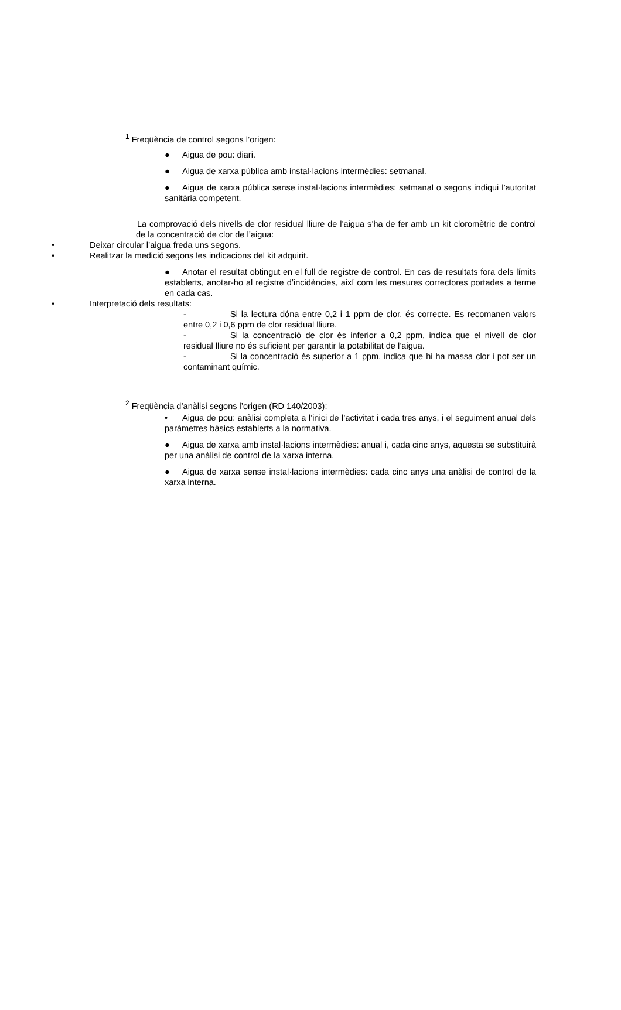<sup>1</sup> Freqüència de control segons l’origen:
● Aigua de pou: diari.
● Aigua de xarxa pública amb instal·lacions intermèdies: setmanal.
● Aigua de xarxa pública sense instal·lacions intermèdies: setmanal o segons indiqui l’autoritat sanitària competent.
La comprovació dels nivells de clor residual lliure de l’aigua s’ha de fer amb un kit cloromètric de control de la concentració de clor de l’aigua:
• Deixar circular l’aigua freda uns segons.
• Realitzar la medició segons les indicacions del kit adquirit.
● Anotar el resultat obtingut en el full de registre de control. En cas de resultats fora dels límits establerts, anotar-ho al registre d’incidències, així com les mesures correctores portades a terme en cada cas.
• Interpretació dels resultats:
- Si la lectura dóna entre 0,2 i 1 ppm de clor, és correcte. Es recomanen valors entre 0,2 i 0,6 ppm de clor residual lliure.
- Si la concentració de clor és inferior a 0,2 ppm, indica que el nivell de clor residual lliure no és suficient per garantir la potabilitat de l’aigua.
- Si la concentració és superior a 1 ppm, indica que hi ha massa clor i pot ser un contaminant químic.
<sup>2</sup> Freqüència d’anàlisi segons l’origen (RD 140/2003):
• Aigua de pou: anàlisi completa a l’inici de l’activitat i cada tres anys, i el seguiment anual dels paràmetres bàsics establerts a la normativa.
● Aigua de xarxa amb instal·lacions intermèdies: anual i, cada cinc anys, aquesta se substituirà per una anàlisi de control de la xarxa interna.
● Aigua de xarxa sense instal·lacions intermèdies: cada cinc anys una anàlisi de control de la xarxa interna.